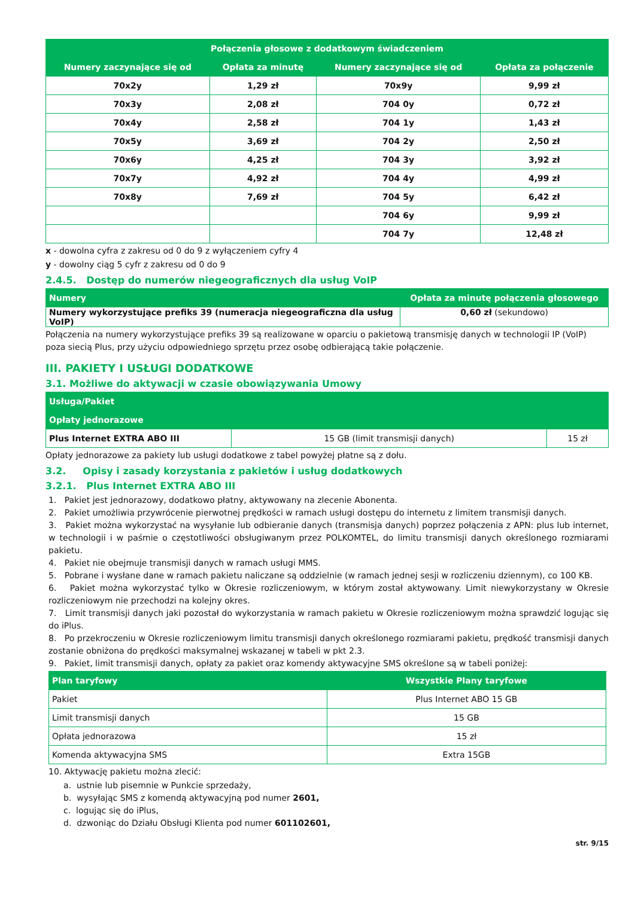| Połączenia głosowe z dodatkowym świadczeniem | | | |
| --- | --- | --- | --- |
| Numery zaczynające się od | Opłata za minutę | Numery zaczynające się od | Opłata za połączenie |
| 70x2y | 1,29 zł | 70x9y | 9,99 zł |
| 70x3y | 2,08 zł | 704 0y | 0,72 zł |
| 70x4y | 2,58 zł | 704 1y | 1,43 zł |
| 70x5y | 3,69 zł | 704 2y | 2,50 zł |
| 70x6y | 4,25 zł | 704 3y | 3,92 zł |
| 70x7y | 4,92 zł | 704 4y | 4,99 zł |
| 70x8y | 7,69 zł | 704 5y | 6,42 zł |
| | | 704 6y | 9,99 zł |
| | | 704 7y | 12,48 zł |
x - dowolna cyfra z zakresu od 0 do 9 z wyłączeniem cyfry 4
y - dowolny ciąg 5 cyfr z zakresu od 0 do 9
2.4.5. Dostęp do numerów niegeograficznych dla usług VoIP
| Numery | Opłata za minutę połączenia głosowego |
| --- | --- |
| Numery wykorzystujące prefiks 39 (numeracja niegeograficzna dla usług VoIP) | 0,60 zł (sekundowo) |
Połączenia na numery wykorzystujące prefiks 39 są realizowane w oparciu o pakietową transmisję danych w technologii IP (VoIP) poza siecią Plus, przy użyciu odpowiedniego sprzętu przez osobę odbierającą takie połączenie.
III. PAKIETY I USŁUGI DODATKOWE
3.1. Możliwe do aktywacji w czasie obowiązywania Umowy
| Usługa/Pakiet | | |
| --- | --- | --- |
| Opłaty jednorazowe | | |
| Plus Internet EXTRA ABO III | 15 GB (limit transmisji danych) | 15 zł |
Opłaty jednorazowe za pakiety lub usługi dodatkowe z tabel powyżej płatne są z dołu.
3.2. Opisy i zasady korzystania z pakietów i usług dodatkowych
3.2.1. Plus Internet EXTRA ABO III
1. Pakiet jest jednorazowy, dodatkowo płatny, aktywowany na zlecenie Abonenta.
2. Pakiet umożliwia przywrócenie pierwotnej prędkości w ramach usługi dostępu do internetu z limitem transmisji danych.
3. Pakiet można wykorzystać na wysyłanie lub odbieranie danych (transmisja danych) poprzez połączenia z APN: plus lub internet, w technologii i w paśmie o częstotliwości obsługiwanym przez POLKOMTEL, do limitu transmisji danych określonego rozmiarami pakietu.
4. Pakiet nie obejmuje transmisji danych w ramach usługi MMS.
5. Pobrane i wysłane dane w ramach pakietu naliczane są oddzielnie (w ramach jednej sesji w rozliczeniu dziennym), co 100 KB.
6. Pakiet można wykorzystać tylko w Okresie rozliczeniowym, w którym został aktywowany. Limit niewykorzystany w Okresie rozliczeniowym nie przechodzi na kolejny okres.
7. Limit transmisji danych jaki pozostał do wykorzystania w ramach pakietu w Okresie rozliczeniowym można sprawdzić logując się do iPlus.
8. Po przekroczeniu w Okresie rozliczeniowym limitu transmisji danych określonego rozmiarami pakietu, prędkość transmisji danych zostanie obniżona do prędkości maksymalnej wskazanej w tabeli w pkt 2.3.
9. Pakiet, limit transmisji danych, opłaty za pakiet oraz komendy aktywacyjne SMS określone są w tabeli poniżej:
| Plan taryfowy | Wszystkie Plany taryfowe |
| --- | --- |
| Pakiet | Plus Internet ABO 15 GB |
| Limit transmisji danych | 15 GB |
| Opłata jednorazowa | 15 zł |
| Komenda aktywacyjna SMS | Extra 15GB |
10. Aktywację pakietu można zlecić:
a. ustnie lub pisemnie w Punkcie sprzedaży,
b. wysyłając SMS z komendą aktywacyjną pod numer 2601,
c. logując się do iPlus,
d. dzwoniąc do Działu Obsługi Klienta pod numer 601102601,
str. 9/15